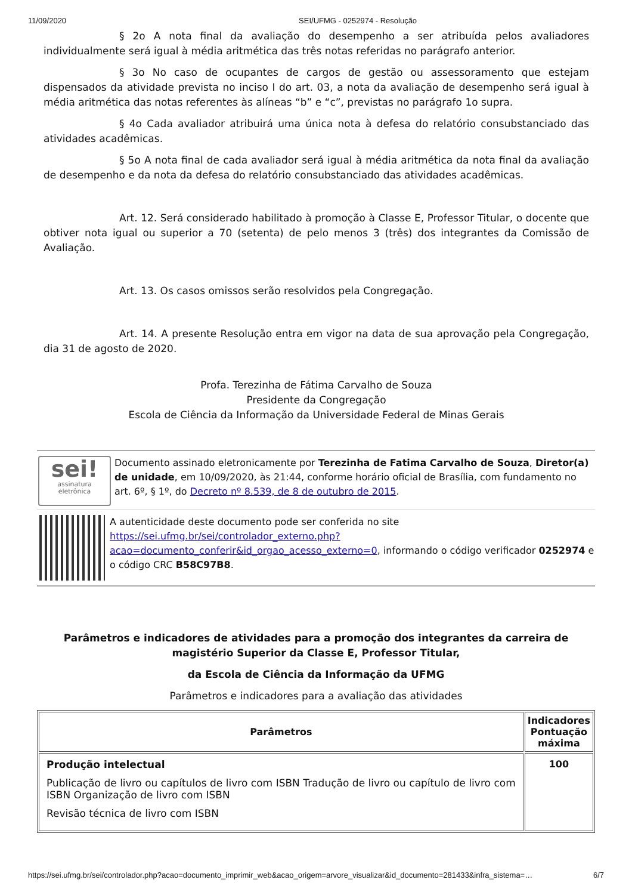11/09/2020 SEI/UFMG - 0252974 - Resolução
§ 2o A nota final da avaliação do desempenho a ser atribuída pelos avaliadores individualmente será igual à média aritmética das três notas referidas no parágrafo anterior.
§ 3o No caso de ocupantes de cargos de gestão ou assessoramento que estejam dispensados da atividade prevista no inciso I do art. 03, a nota da avaliação de desempenho será igual à média aritmética das notas referentes às alíneas “b” e “c”, previstas no parágrafo 1o supra.
§ 4o Cada avaliador atribuirá uma única nota à defesa do relatório consubstanciado das atividades acadêmicas.
§ 5o A nota final de cada avaliador será igual à média aritmética da nota final da avaliação de desempenho e da nota da defesa do relatório consubstanciado das atividades acadêmicas.
Art. 12. Será considerado habilitado à promoção à Classe E, Professor Titular, o docente que obtiver nota igual ou superior a 70 (setenta) de pelo menos 3 (três) dos integrantes da Comissão de Avaliação.
Art. 13. Os casos omissos serão resolvidos pela Congregação.
Art. 14. A presente Resolução entra em vigor na data de sua aprovação pela Congregação, dia 31 de agosto de 2020.
Profa. Terezinha de Fátima Carvalho de Souza
Presidente da Congregação
Escola de Ciência da Informação da Universidade Federal de Minas Gerais
sei!
assinatura
eletrônica
Documento assinado eletronicamente por Terezinha de Fatima Carvalho de Souza, Diretor(a) de unidade, em 10/09/2020, às 21:44, conforme horário oficial de Brasília, com fundamento no art. 6º, § 1º, do Decreto nº 8.539, de 8 de outubro de 2015.
A autenticidade deste documento pode ser conferida no site https://sei.ufmg.br/sei/controlador_externo.php?
acao=documento_conferir&id_orgao_acesso_externo=0, informando o código verificador 0252974 e o código CRC B58C97B8.
Parâmetros e indicadores de atividades para a promoção dos integrantes da carreira de magistério Superior da Classe E, Professor Titular,
da Escola de Ciência da Informação da UFMG
Parâmetros e indicadores para a avaliação das atividades
| Parâmetros | Indicadores Pontuação máxima |
| --- | --- |
| Produção intelectual Publicação de livro ou capítulos de livro com ISBN Tradução de livro ou capítulo de livro com ISBN Organização de livro com ISBN Revisão técnica de livro com ISBN | 100 |
https://sei.ufmg.br/sei/controlador.php?acao=documento_imprimir_web&acao_origem=arvore_visualizar&id_documento=281433&infra_sistema=… 6/7